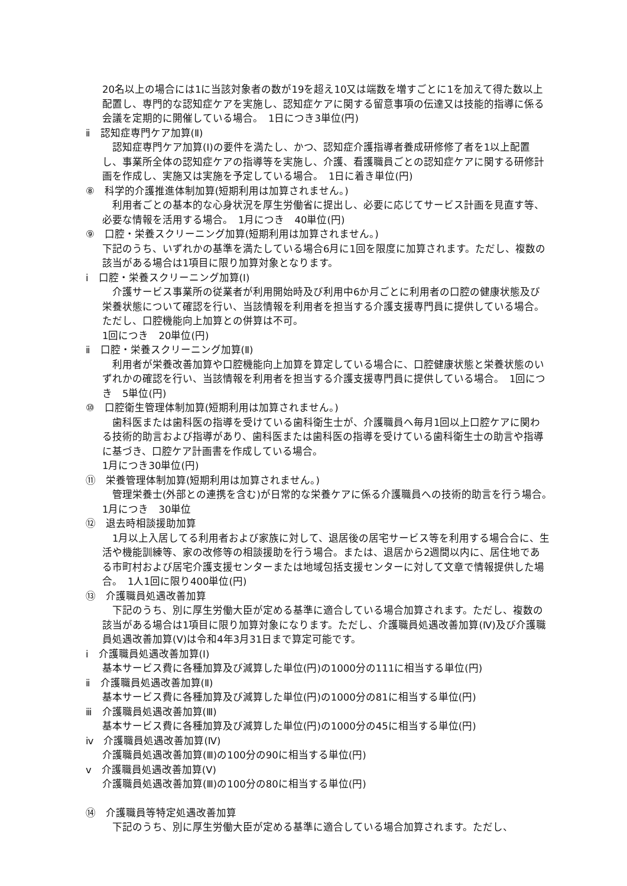20名以上の場合には1に当該対象者の数が19を超え10又は端数を増すごとに1を加えて得た数以上配置し、専門的な認知症ケアを実施し、認知症ケアに関する留意事項の伝達又は技能的指導に係る会議を定期的に開催している場合。　1日につき3単位(円)
ⅱ　認知症専門ケア加算(Ⅱ)
　認知症専門ケア加算(Ⅰ)の要件を満たし、かつ、認知症介護指導者養成研修修了者を1以上配置し、事業所全体の認知症ケアの指導等を実施し、介護、看護職員ごとの認知症ケアに関する研修計画を作成し、実施又は実施を予定している場合。　1日に着き単位(円)
⑧　科学的介護推進体制加算(短期利用は加算されません。)
　利用者ごとの基本的な心身状況を厚生労働省に提出し、必要に応じてサービス計画を見直す等、必要な情報を活用する場合。　1月につき　40単位(円)
⑨　口腔・栄養スクリーニング加算(短期利用は加算されません。)
下記のうち、いずれかの基準を満たしている場合6月に1回を限度に加算されます。ただし、複数の該当がある場合は1項目に限り加算対象となります。
ⅰ　口腔・栄養スクリーニング加算(Ⅰ)
　介護サービス事業所の従業者が利用開始時及び利用中6か月ごとに利用者の口腔の健康状態及び栄養状態について確認を行い、当該情報を利用者を担当する介護支援専門員に提供している場合。ただし、口腔機能向上加算との併算は不可。
1回につき　20単位(円)
ⅱ　口腔・栄養スクリーニング加算(Ⅱ)
　利用者が栄養改善加算や口腔機能向上加算を算定している場合に、口腔健康状態と栄養状態のいずれかの確認を行い、当該情報を利用者を担当する介護支援専門員に提供している場合。　1回につき　5単位(円)
⑩　口腔衛生管理体制加算(短期利用は加算されません。)
　歯科医または歯科医の指導を受けている歯科衛生士が、介護職員へ毎月1回以上口腔ケアに関わる技術的助言および指導があり、歯科医または歯科医の指導を受けている歯科衛生士の助言や指導に基づき、口腔ケア計画書を作成している場合。
1月につき30単位(円)
⑪　栄養管理体制加算(短期利用は加算されません。)
　管理栄養士(外部との連携を含む)が日常的な栄養ケアに係る介護職員への技術的助言を行う場合。　1月につき　30単位
⑫　退去時相談援助加算
　1月以上入居してる利用者および家族に対して、退居後の居宅サービス等を利用する場合合に、生活や機能訓練等、家の改修等の相談援助を行う場合。または、退居から2週間以内に、居住地である市町村および居宅介護支援センターまたは地域包括支援センターに対して文章で情報提供した場合。　1人1回に限り400単位(円)
⑬　介護職員処遇改善加算
　下記のうち、別に厚生労働大臣が定める基準に適合している場合加算されます。ただし、複数の該当がある場合は1項目に限り加算対象になります。ただし、介護職員処遇改善加算(Ⅳ)及び介護職員処遇改善加算(Ⅴ)は令和4年3月31日まで算定可能です。
ⅰ　介護職員処遇改善加算(Ⅰ)
基本サービス費に各種加算及び減算した単位(円)の1000分の111に相当する単位(円)
ⅱ　介護職員処遇改善加算(Ⅱ)
基本サービス費に各種加算及び減算した単位(円)の1000分の81に相当する単位(円)
ⅲ　介護職員処遇改善加算(Ⅲ)
基本サービス費に各種加算及び減算した単位(円)の1000分の45に相当する単位(円)
ⅳ　介護職員処遇改善加算(Ⅳ)
介護職員処遇改善加算(Ⅲ)の100分の90に相当する単位(円)
ⅴ　介護職員処遇改善加算(Ⅴ)
介護職員処遇改善加算(Ⅲ)の100分の80に相当する単位(円)
⑭　介護職員等特定処遇改善加算
　下記のうち、別に厚生労働大臣が定める基準に適合している場合加算されます。ただし、